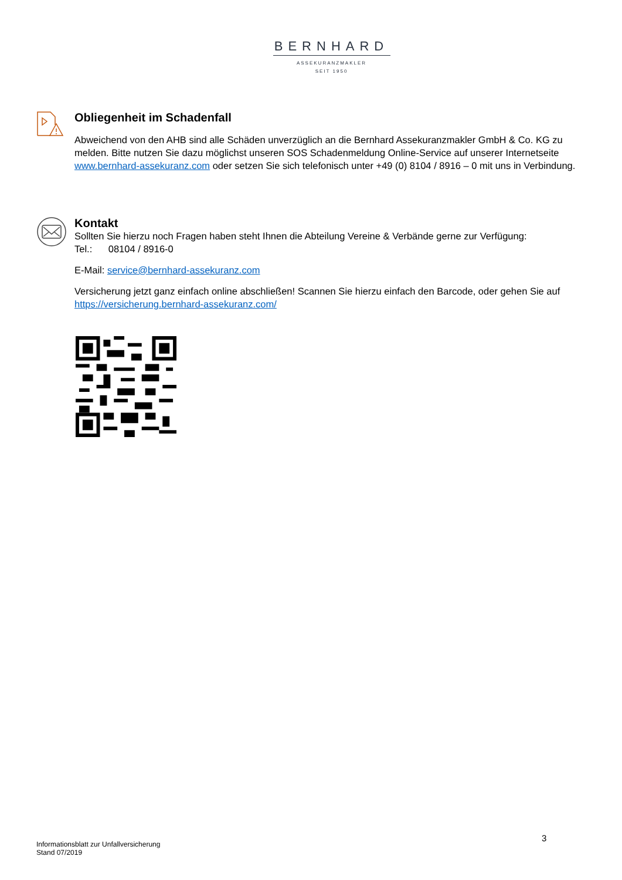BERNHARD
ASSEKURANZMAKLER
SEIT 1950
Obliegenheit im Schadenfall
Abweichend von den AHB sind alle Schäden unverzüglich an die Bernhard Assekuranzmakler GmbH & Co. KG zu melden. Bitte nutzen Sie dazu möglichst unseren SOS Schadenmeldung Online-Service auf unserer Internetseite www.bernhard-assekuranz.com oder setzen Sie sich telefonisch unter +49 (0) 8104 / 8916 – 0 mit uns in Verbindung.
Kontakt
Sollten Sie hierzu noch Fragen haben steht Ihnen die Abteilung Vereine & Verbände gerne zur Verfügung:
Tel.: 08104 / 8916-0
E-Mail: service@bernhard-assekuranz.com
Versicherung jetzt ganz einfach online abschließen! Scannen Sie hierzu einfach den Barcode, oder gehen Sie auf https://versicherung.bernhard-assekuranz.com/
3
Informationsblatt zur Unfallversicherung
Stand 07/2019